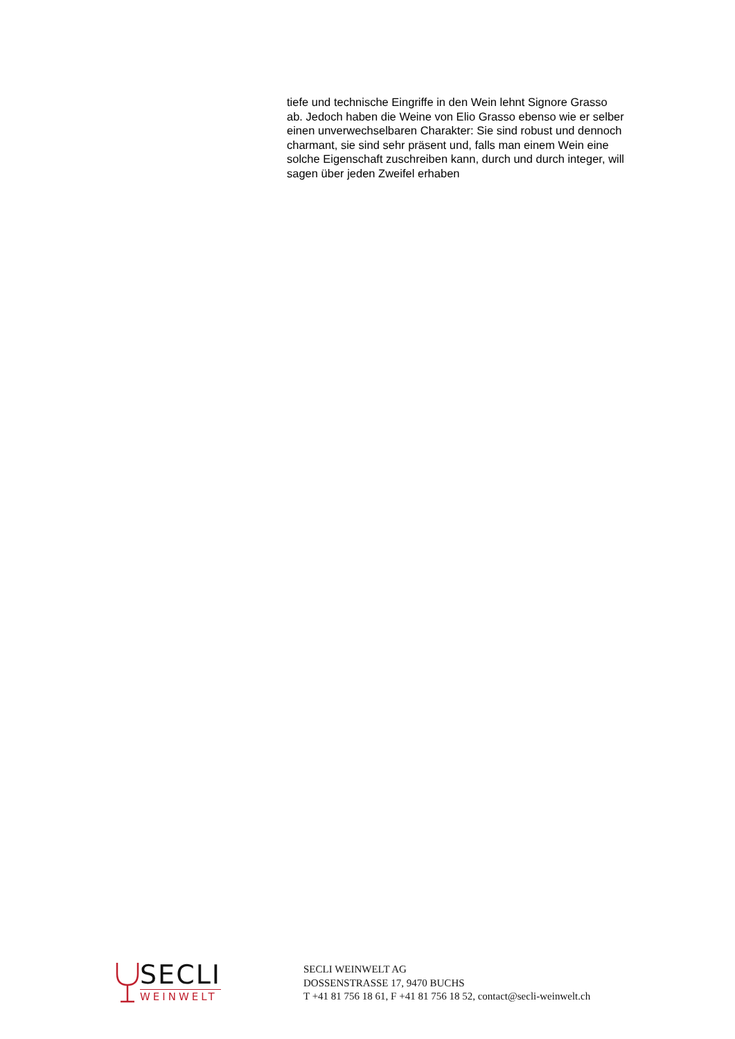tiefe und technische Eingriffe in den Wein lehnt Signore Grasso ab. Jedoch haben die Weine von Elio Grasso ebenso wie er selber einen unverwechselbaren Charakter: Sie sind robust und dennoch charmant, sie sind sehr präsent und, falls man einem Wein eine solche Eigenschaft zuschreiben kann, durch und durch integer, will sagen über jeden Zweifel erhaben
SECLI
WEINWELT
SECLI WEINWELT AG
DOSSENSTRASSE 17, 9470 BUCHS
T +41 81 756 18 61, F +41 81 756 18 52, contact@secli-weinwelt.ch